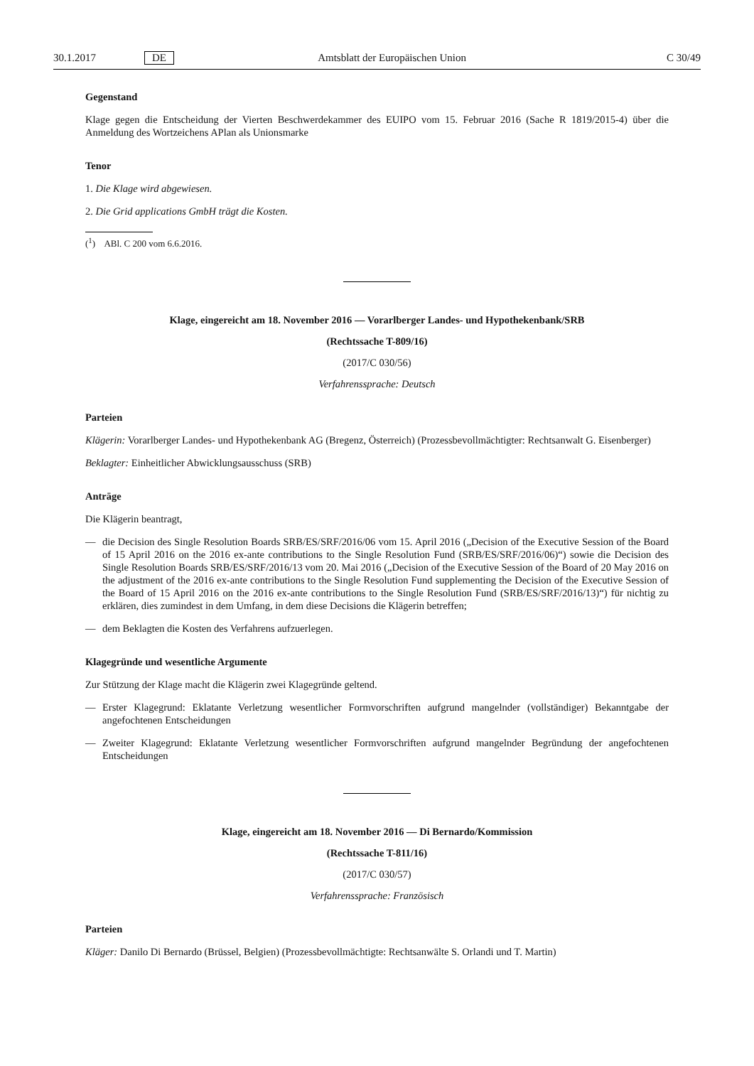30.1.2017 DE Amtsblatt der Europäischen Union C 30/49
Gegenstand
Klage gegen die Entscheidung der Vierten Beschwerdekammer des EUIPO vom 15. Februar 2016 (Sache R 1819/2015-4) über die Anmeldung des Wortzeichens APlan als Unionsmarke
Tenor
1. Die Klage wird abgewiesen.
2. Die Grid applications GmbH trägt die Kosten.
(<sup>1</sup>) ABl. C 200 vom 6.6.2016.
Klage, eingereicht am 18. November 2016 — Vorarlberger Landes- und Hypothekenbank/SRB
(Rechtssache T-809/16)
(2017/C 030/56)
Verfahrenssprache: Deutsch
Parteien
Klägerin: Vorarlberger Landes- und Hypothekenbank AG (Bregenz, Österreich) (Prozessbevollmächtigter: Rechtsanwalt G. Eisenberger)
Beklagter: Einheitlicher Abwicklungsausschuss (SRB)
Anträge
Die Klägerin beantragt,
— die Decision des Single Resolution Boards SRB/ES/SRF/2016/06 vom 15. April 2016 („Decision of the Executive Session of the Board of 15 April 2016 on the 2016 ex-ante contributions to the Single Resolution Fund (SRB/ES/SRF/2016/06)“) sowie die Decision des Single Resolution Boards SRB/ES/SRF/2016/13 vom 20. Mai 2016 („Decision of the Executive Session of the Board of 20 May 2016 on the adjustment of the 2016 ex-ante contributions to the Single Resolution Fund supplementing the Decision of the Executive Session of the Board of 15 April 2016 on the 2016 ex-ante contributions to the Single Resolution Fund (SRB/ES/SRF/2016/13)“) für nichtig zu erklären, dies zumindest in dem Umfang, in dem diese Decisions die Klägerin betreffen;
— dem Beklagten die Kosten des Verfahrens aufzuerlegen.
Klagegründe und wesentliche Argumente
Zur Stützung der Klage macht die Klägerin zwei Klagegründe geltend.
— Erster Klagegrund: Eklatante Verletzung wesentlicher Formvorschriften aufgrund mangelnder (vollständiger) Bekanntgabe der angefochtenen Entscheidungen
— Zweiter Klagegrund: Eklatante Verletzung wesentlicher Formvorschriften aufgrund mangelnder Begründung der angefochtenen Entscheidungen
Klage, eingereicht am 18. November 2016 — Di Bernardo/Kommission
(Rechtssache T-811/16)
(2017/C 030/57)
Verfahrenssprache: Französisch
Parteien
Kläger: Danilo Di Bernardo (Brüssel, Belgien) (Prozessbevollmächtigte: Rechtsanwälte S. Orlandi und T. Martin)